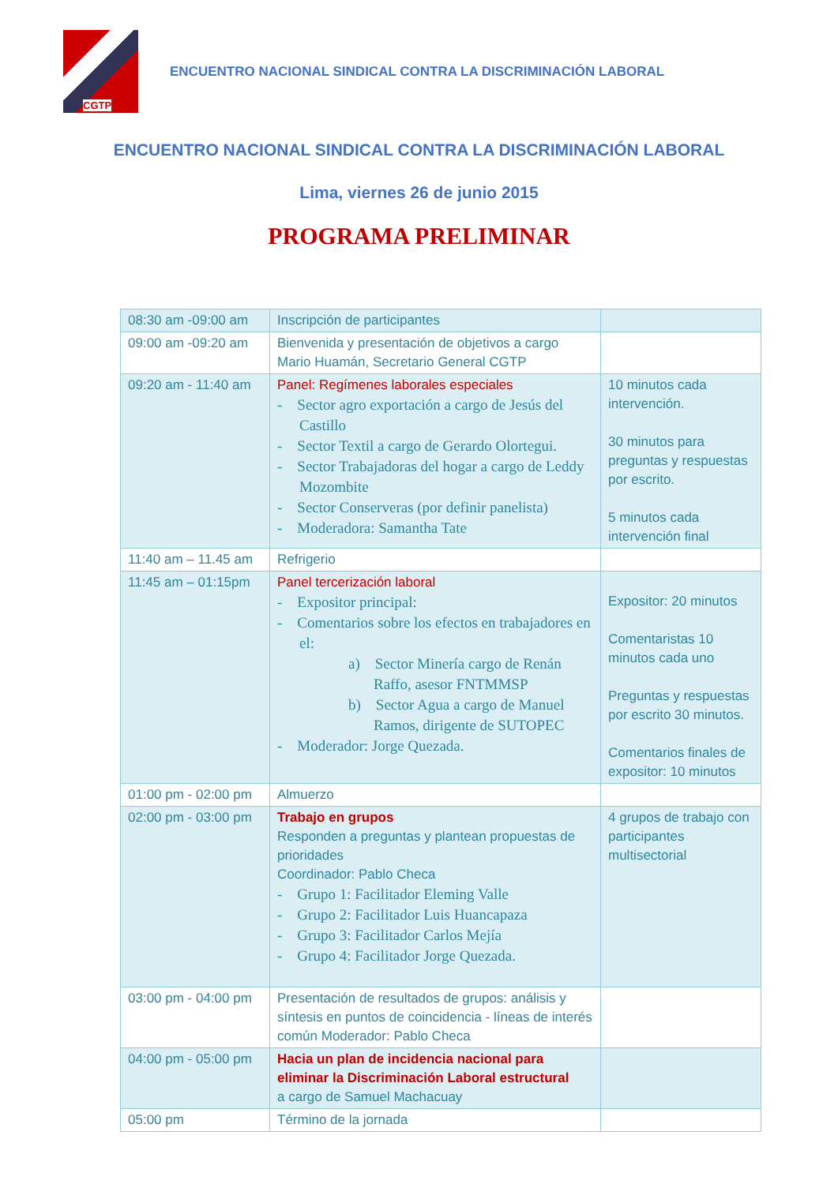CGTP
ENCUENTRO NACIONAL SINDICAL CONTRA LA DISCRIMINACIÓN LABORAL
ENCUENTRO NACIONAL SINDICAL CONTRA LA DISCRIMINACIÓN LABORAL
Lima, viernes 26 de junio 2015
PROGRAMA PRELIMINAR
| 08:30 am -09:00 am | Inscripción de participantes | |
| 09:00 am -09:20 am | Bienvenida y presentación de objetivos a cargo Mario Huamán, Secretario General CGTP | |
| 09:20 am - 11:40 am | Panel: Regímenes laborales especiales - Sector agro exportación a cargo de Jesús del Castillo - Sector Textil a cargo de Gerardo Olortegui. - Sector Trabajadoras del hogar a cargo de Leddy Mozombite - Sector Conserveras (por definir panelista) - Moderadora: Samantha Tate | 10 minutos cada intervención. 30 minutos para preguntas y respuestas por escrito. 5 minutos cada intervención final |
| 11:40 am – 11.45 am | Refrigerio | |
| 11:45 am – 01:15pm | Panel tercerización laboral - Expositor principal: - Comentarios sobre los efectos en trabajadores en el: a) Sector Minería cargo de Renán Raffo, asesor FNTMMSP b) Sector Agua a cargo de Manuel Ramos, dirigente de SUTOPEC - Moderador: Jorge Quezada. | Expositor: 20 minutos Comentaristas 10 minutos cada uno Preguntas y respuestas por escrito 30 minutos. Comentarios finales de expositor: 10 minutos |
| 01:00 pm - 02:00 pm | Almuerzo | |
| 02:00 pm - 03:00 pm | Trabajo en grupos Responden a preguntas y plantean propuestas de prioridades Coordinador: Pablo Checa - Grupo 1: Facilitador Eleming Valle - Grupo 2: Facilitador Luis Huancapaza - Grupo 3: Facilitador Carlos Mejía - Grupo 4: Facilitador Jorge Quezada. | 4 grupos de trabajo con participantes multisectorial |
| 03:00 pm - 04:00 pm | Presentación de resultados de grupos: análisis y síntesis en puntos de coincidencia - líneas de interés común Moderador: Pablo Checa | |
| 04:00 pm - 05:00 pm | Hacia un plan de incidencia nacional para eliminar la Discriminación Laboral estructural a cargo de Samuel Machacuay | |
| 05:00 pm | Término de la jornada | |